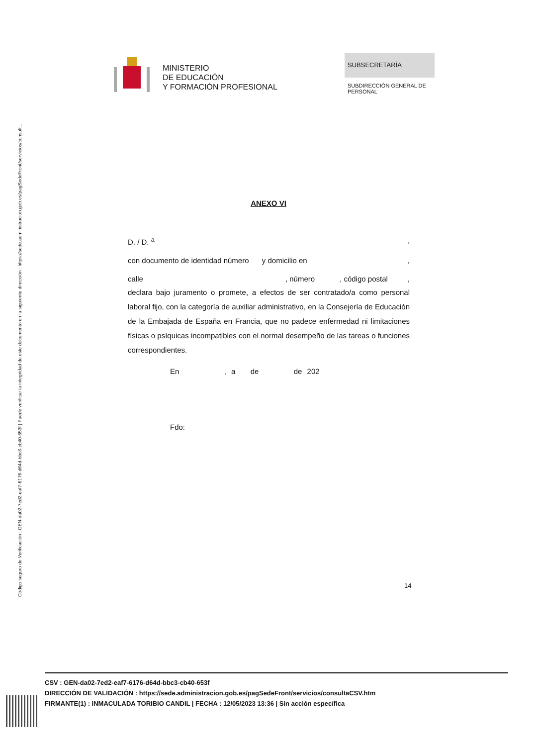Código seguro de Verificación : GEN-da02-7ed2-eaf7-6176-d64d-bbc3-cb40-653f | Puede verificar la integridad de este documento en la siguiente dirección : https://sede.administracion.gob.es/pagSedeFront/servicios/consult...
MINISTERIO
DE EDUCACIÓN
Y FORMACIÓN PROFESIONAL
SUBSECRETARÍA
SUBDIRECCIÓN GENERAL DE PERSONAL
ANEXO VI
D. / D. <sup>a</sup>,
con documento de identidad número y domicilio en,
calle, número, código postal,
declara bajo juramento o promete, a efectos de ser contratado/a como personal laboral fijo, con la categoría de auxiliar administrativo, en la Consejería de Educación de la Embajada de España en Francia, que no padece enfermedad ni limitaciones físicas o psíquicas incompatibles con el normal desempeño de las tareas o funciones correspondientes.
En , a de de 202
Fdo:
14
CSV : GEN-da02-7ed2-eaf7-6176-d64d-bbc3-cb40-653f
DIRECCIÓN DE VALIDACIÓN : https://sede.administracion.gob.es/pagSedeFront/servicios/consultaCSV.htm
FIRMANTE(1) : INMACULADA TORIBIO CANDIL | FECHA : 12/05/2023 13:36 | Sin acción específica